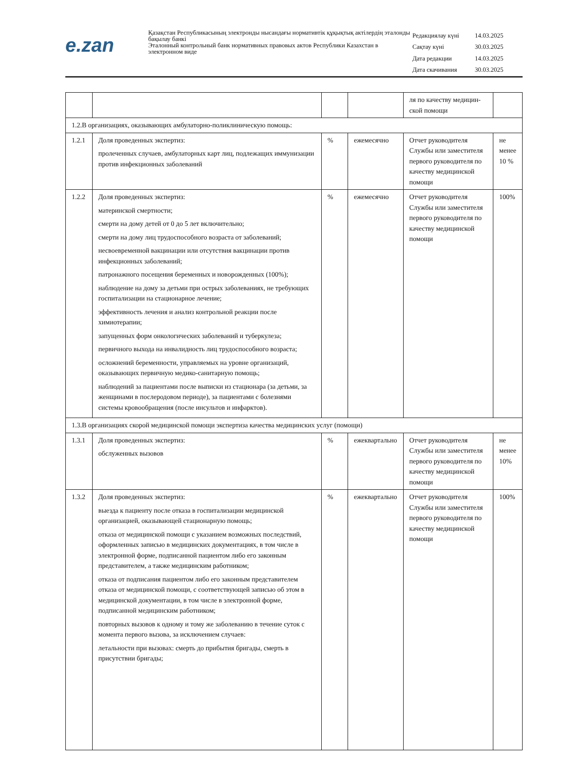e.zan
Қазақстан Республикасының электронды нысандағы нормативтік құқықтық актілердің эталонды бақылау банкі
Эталонный контрольный банк нормативных правовых актов Республики Казахстан в электронном виде
| Редакциялау күні | 14.03.2025 |
| Сақтау күні | 30.03.2025 |
| Дата редакции | 14.03.2025 |
| Дата скачивания | 30.03.2025 |
| | | | | ля по качеству медицин-ской помощи | |
| 1.2.В организациях, оказывающих амбулаторно-поликлиническую помощь: | | | | | |
| 1.2.1 | Доля проведенных экспертиз: пролеченных случаев, амбулаторных карт лиц, подлежащих иммунизации против инфекционных заболеваний | % | ежемесячно | Отчет руководителя Службы или заместителя первого руководителя по качеству медицинской помощи | не менее 10 % |
| 1.2.2 | Доля проведенных экспертиз: материнской смертности; смерти на дому детей от 0 до 5 лет включительно; смерти на дому лиц трудоспособного возраста от заболеваний; несвоевременной вакцинации или отсутствия вакцинации против инфекционных заболеваний; патронажного посещения беременных и новорожденных (100%); наблюдение на дому за детьми при острых заболеваниях, не требующих госпитализации на стационарное лечение; эффективность лечения и анализ контрольной реакции после химиотерапии; запущенных форм онкологических заболеваний и туберкулеза; первичного выхода на инвалидность лиц трудоспособного возраста; осложнений беременности, управляемых на уровне организаций, оказывающих первичную медико-санитарную помощь; наблюдений за пациентами после выписки из стационара (за детьми, за женщинами в послеродовом периоде), за пациентами с болезнями системы кровообращения (после инсультов и инфарктов). | % | ежемесячно | Отчет руководителя Службы или заместителя первого руководителя по качеству медицинской помощи | 100% |
| 1.3.В организациях скорой медицинской помощи экспертиза качества медицинских услуг (помощи) | | | | | |
| 1.3.1 | Доля проведенных экспертиз: обслуженных вызовов | % | ежеквартально | Отчет руководителя Службы или заместителя первого руководителя по качеству медицинской помощи | не менее 10% |
| 1.3.2 | Доля проведенных экспертиз: выезда к пациенту после отказа в госпитализации медицинской организацией, оказывающей стационарную помощь; отказа от медицинской помощи с указанием возможных последствий, оформленных записью в медицинских документациях, в том числе в электронной форме, подписанной пациентом либо его законным представителем, а также медицинским работником; отказа от подписания пациентом либо его законным представителем отказа от медицинской помощи, с соответствующей записью об этом в медицинской документации, в том числе в электронной форме, подписанной медицинским работником; повторных вызовов к одному и тому же заболеванию в течение суток с момента первого вызова, за исключением случаев: летальности при вызовах: смерть до прибытия бригады, смерть в присутствии бригады; | % | ежеквартально | Отчет руководителя Службы или заместителя первого руководителя по качеству медицинской помощи | 100% |